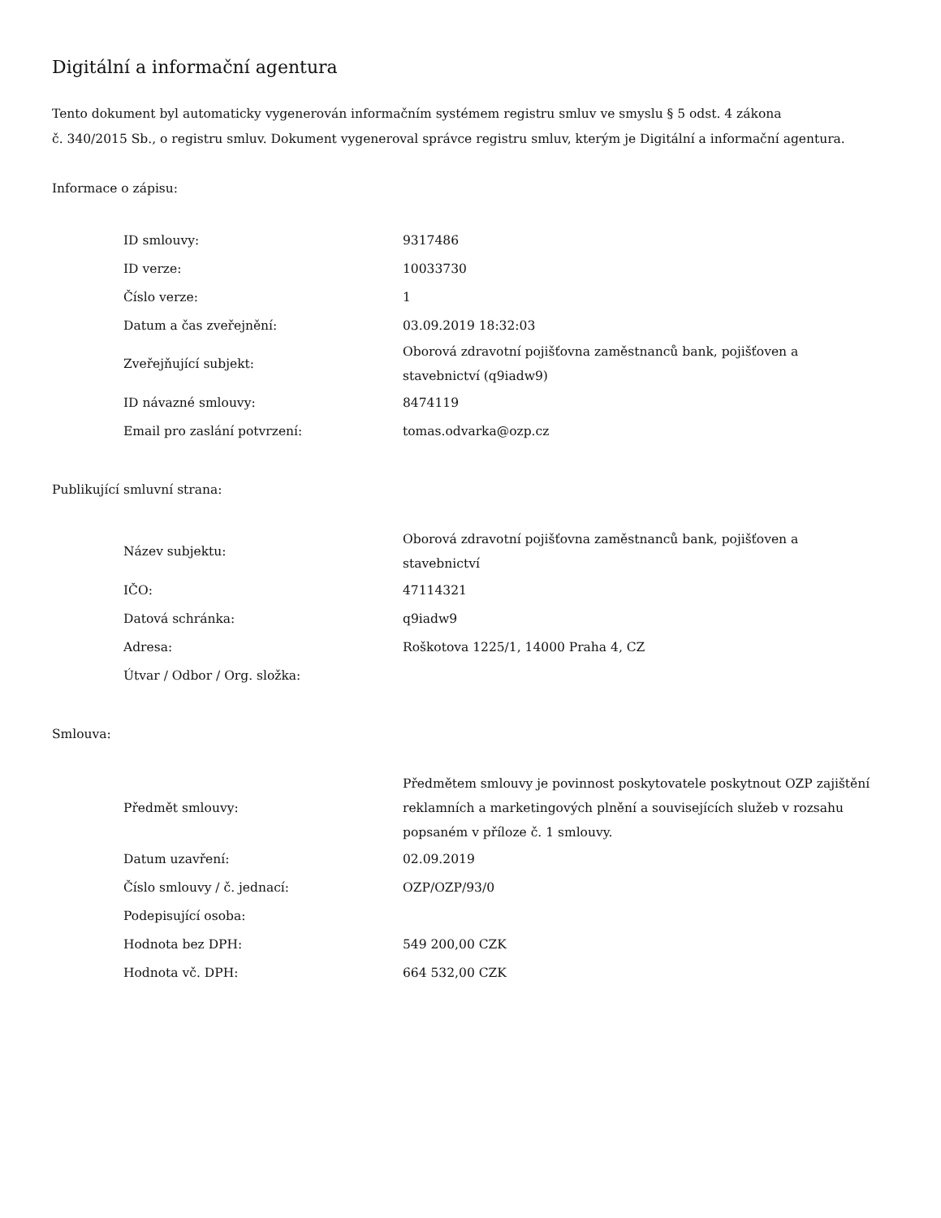Digitální a informační agentura
Tento dokument byl automaticky vygenerován informačním systémem registru smluv ve smyslu § 5 odst. 4 zákona
č. 340/2015 Sb., o registru smluv. Dokument vygeneroval správce registru smluv, kterým je Digitální a informační agentura.
Informace o zápisu:
| ID smlouvy: | 9317486 |
| ID verze: | 10033730 |
| Číslo verze: | 1 |
| Datum a čas zveřejnění: | 03.09.2019 18:32:03 |
| Zveřejňující subjekt: | Oborová zdravotní pojišťovna zaměstnanců bank, pojišťoven a stavebnictví (q9iadw9) |
| ID návazné smlouvy: | 8474119 |
| Email pro zaslání potvrzení: | tomas.odvarka@ozp.cz |
Publikující smluvní strana:
| Název subjektu: | Oborová zdravotní pojišťovna zaměstnanců bank, pojišťoven a stavebnictví |
| IČO: | 47114321 |
| Datová schránka: | q9iadw9 |
| Adresa: | Roškotova 1225/1, 14000 Praha 4, CZ |
| Útvar / Odbor / Org. složka: | |
Smlouva:
| Předmět smlouvy: | Předmětem smlouvy je povinnost poskytovatele poskytnout OZP zajištění reklamních a marketingových plnění a souvisejících služeb v rozsahu popsaném v příloze č. 1 smlouvy. |
| Datum uzavření: | 02.09.2019 |
| Číslo smlouvy / č. jednací: | OZP/OZP/93/0 |
| Podepisující osoba: | |
| Hodnota bez DPH: | 549 200,00 CZK |
| Hodnota vč. DPH: | 664 532,00 CZK |